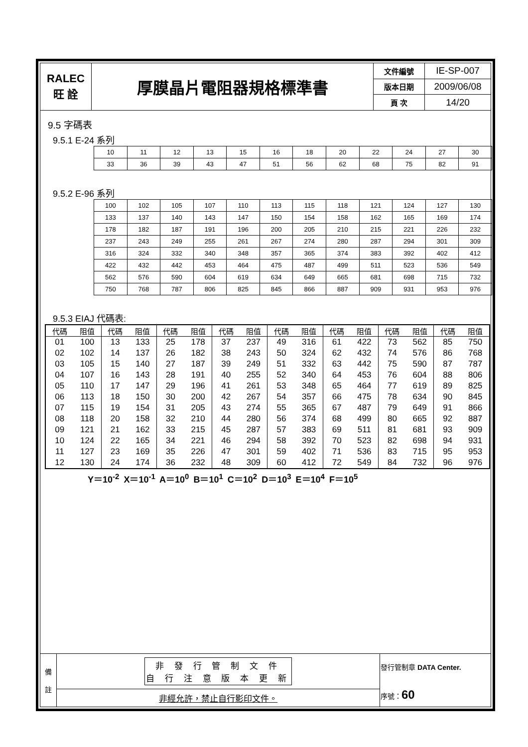| RALEC 旺 詮 | 厚膜晶片電阻器規格標準書 | 文件編號 | IE-SP-007 |
| | | 版本日期 | 2009/06/08 |
| | | 頁 次 | 14/20 |
9.5 字碼表
9.5.1 E-24 系列
| 10 | 11 | 12 | 13 | 15 | 16 | 18 | 20 | 22 | 24 | 27 | 30 |
| 33 | 36 | 39 | 43 | 47 | 51 | 56 | 62 | 68 | 75 | 82 | 91 |
9.5.2 E-96 系列
| 100 | 102 | 105 | 107 | 110 | 113 | 115 | 118 | 121 | 124 | 127 | 130 |
| 133 | 137 | 140 | 143 | 147 | 150 | 154 | 158 | 162 | 165 | 169 | 174 |
| 178 | 182 | 187 | 191 | 196 | 200 | 205 | 210 | 215 | 221 | 226 | 232 |
| 237 | 243 | 249 | 255 | 261 | 267 | 274 | 280 | 287 | 294 | 301 | 309 |
| 316 | 324 | 332 | 340 | 348 | 357 | 365 | 374 | 383 | 392 | 402 | 412 |
| 422 | 432 | 442 | 453 | 464 | 475 | 487 | 499 | 511 | 523 | 536 | 549 |
| 562 | 576 | 590 | 604 | 619 | 634 | 649 | 665 | 681 | 698 | 715 | 732 |
| 750 | 768 | 787 | 806 | 825 | 845 | 866 | 887 | 909 | 931 | 953 | 976 |
9.5.3 EIAJ 代碼表:
| 代碼 | 阻值 | 代碼 | 阻值 | 代碼 | 阻值 | 代碼 | 阻值 | 代碼 | 阻值 | 代碼 | 阻值 | 代碼 | 阻值 | 代碼 | 阻值 |
| --- | --- | --- | --- | --- | --- | --- | --- | --- | --- | --- | --- | --- | --- | --- | --- |
| 01 | 100 | 13 | 133 | 25 | 178 | 37 | 237 | 49 | 316 | 61 | 422 | 73 | 562 | 85 | 750 |
| 02 | 102 | 14 | 137 | 26 | 182 | 38 | 243 | 50 | 324 | 62 | 432 | 74 | 576 | 86 | 768 |
| 03 | 105 | 15 | 140 | 27 | 187 | 39 | 249 | 51 | 332 | 63 | 442 | 75 | 590 | 87 | 787 |
| 04 | 107 | 16 | 143 | 28 | 191 | 40 | 255 | 52 | 340 | 64 | 453 | 76 | 604 | 88 | 806 |
| 05 | 110 | 17 | 147 | 29 | 196 | 41 | 261 | 53 | 348 | 65 | 464 | 77 | 619 | 89 | 825 |
| 06 | 113 | 18 | 150 | 30 | 200 | 42 | 267 | 54 | 357 | 66 | 475 | 78 | 634 | 90 | 845 |
| 07 | 115 | 19 | 154 | 31 | 205 | 43 | 274 | 55 | 365 | 67 | 487 | 79 | 649 | 91 | 866 |
| 08 | 118 | 20 | 158 | 32 | 210 | 44 | 280 | 56 | 374 | 68 | 499 | 80 | 665 | 92 | 887 |
| 09 | 121 | 21 | 162 | 33 | 215 | 45 | 287 | 57 | 383 | 69 | 511 | 81 | 681 | 93 | 909 |
| 10 | 124 | 22 | 165 | 34 | 221 | 46 | 294 | 58 | 392 | 70 | 523 | 82 | 698 | 94 | 931 |
| 11 | 127 | 23 | 169 | 35 | 226 | 47 | 301 | 59 | 402 | 71 | 536 | 83 | 715 | 95 | 953 |
| 12 | 130 | 24 | 174 | 36 | 232 | 48 | 309 | 60 | 412 | 72 | 549 | 84 | 732 | 96 | 976 |
Y＝10<sup>-2</sup> X＝10<sup>-1</sup> A＝10<sup>0</sup> B＝10<sup>1</sup> C＝10<sup>2</sup> D＝10<sup>3</sup> E＝10<sup>4</sup> F＝10<sup>5</sup>
| 備 註 | 非 發 行 管 制 文 件 自 行 注 意 版 本 更 新 | 發行管制章 DATA Center. 序號： 60 |
| | 非經允許，禁止自行影印文件。 | |